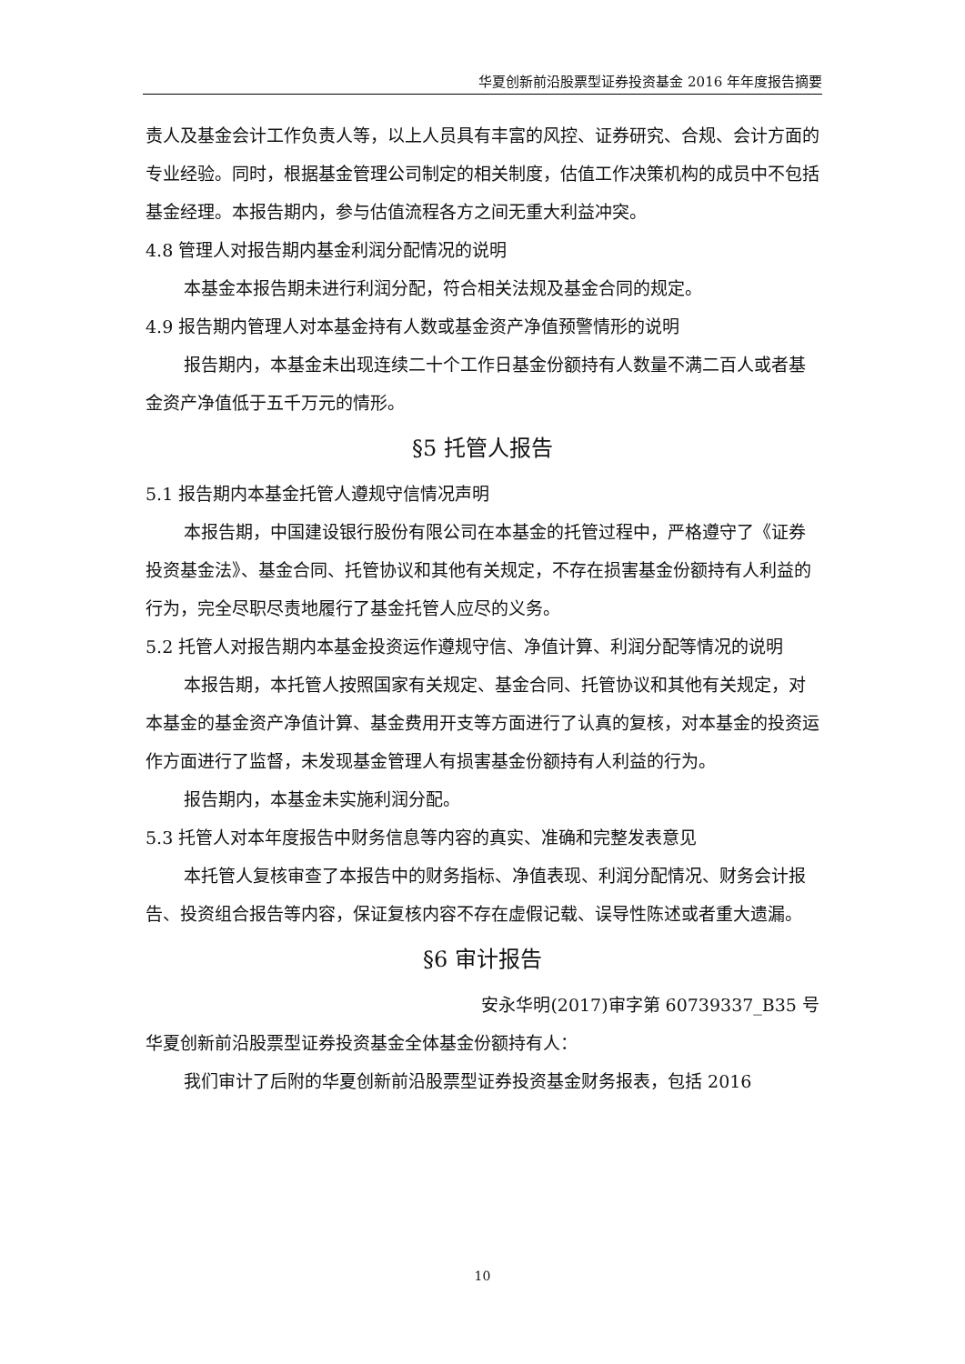华夏创新前沿股票型证券投资基金 2016 年年度报告摘要
责人及基金会计工作负责人等，以上人员具有丰富的风控、证券研究、合规、会计方面的专业经验。同时，根据基金管理公司制定的相关制度，估值工作决策机构的成员中不包括基金经理。本报告期内，参与估值流程各方之间无重大利益冲突。
4.8 管理人对报告期内基金利润分配情况的说明
本基金本报告期未进行利润分配，符合相关法规及基金合同的规定。
4.9 报告期内管理人对本基金持有人数或基金资产净值预警情形的说明
报告期内，本基金未出现连续二十个工作日基金份额持有人数量不满二百人或者基金资产净值低于五千万元的情形。
§5 托管人报告
5.1 报告期内本基金托管人遵规守信情况声明
本报告期，中国建设银行股份有限公司在本基金的托管过程中，严格遵守了《证券投资基金法》、基金合同、托管协议和其他有关规定，不存在损害基金份额持有人利益的行为，完全尽职尽责地履行了基金托管人应尽的义务。
5.2 托管人对报告期内本基金投资运作遵规守信、净值计算、利润分配等情况的说明
本报告期，本托管人按照国家有关规定、基金合同、托管协议和其他有关规定，对本基金的基金资产净值计算、基金费用开支等方面进行了认真的复核，对本基金的投资运作方面进行了监督，未发现基金管理人有损害基金份额持有人利益的行为。
报告期内，本基金未实施利润分配。
5.3 托管人对本年度报告中财务信息等内容的真实、准确和完整发表意见
本托管人复核审查了本报告中的财务指标、净值表现、利润分配情况、财务会计报告、投资组合报告等内容，保证复核内容不存在虚假记载、误导性陈述或者重大遗漏。
§6 审计报告
安永华明(2017)审字第 60739337_B35 号
华夏创新前沿股票型证券投资基金全体基金份额持有人：
我们审计了后附的华夏创新前沿股票型证券投资基金财务报表，包括 2016
10